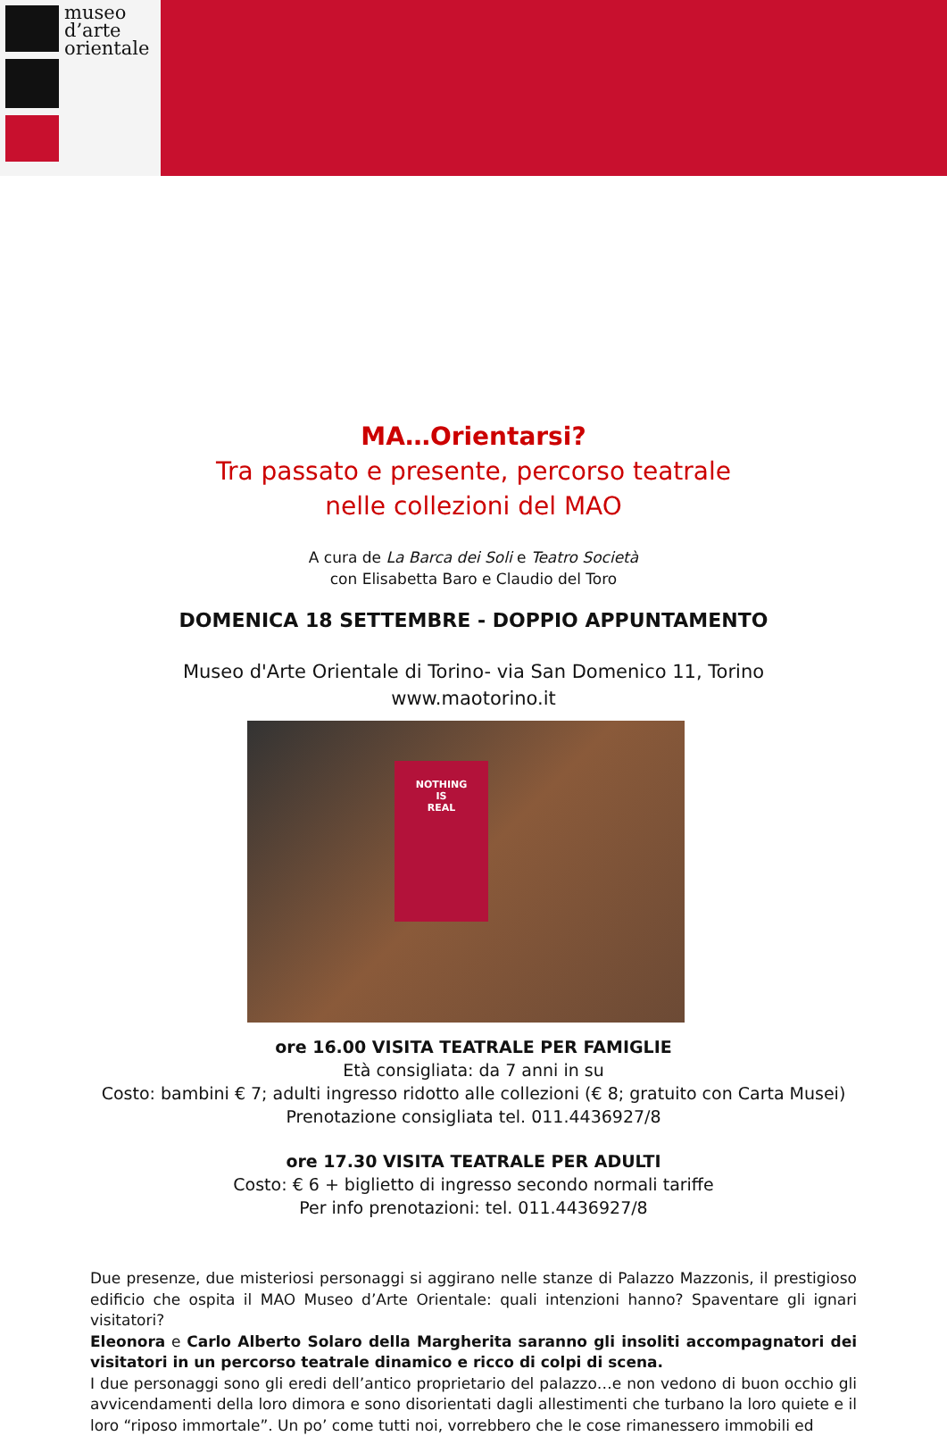museo
d’arte
orientale
MA…Orientarsi?
Tra passato e presente, percorso teatrale
nelle collezioni del MAO
A cura de La Barca dei Soli e Teatro Società
con Elisabetta Baro e Claudio del Toro
DOMENICA 18 SETTEMBRE - DOPPIO APPUNTAMENTO
Museo d'Arte Orientale di Torino- via San Domenico 11, Torino
www.maotorino.it
NOTHING
IS
REAL
ore 16.00 VISITA TEATRALE PER FAMIGLIE
Età consigliata: da 7 anni in su
Costo: bambini € 7; adulti ingresso ridotto alle collezioni (€ 8; gratuito con Carta Musei)
Prenotazione consigliata tel. 011.4436927/8
ore 17.30 VISITA TEATRALE PER ADULTI
Costo: € 6 + biglietto di ingresso secondo normali tariffe
Per info prenotazioni: tel. 011.4436927/8
Due presenze, due misteriosi personaggi si aggirano nelle stanze di Palazzo Mazzonis, il prestigioso edificio che ospita il MAO Museo d’Arte Orientale: quali intenzioni hanno? Spaventare gli ignari visitatori?
Eleonora e Carlo Alberto Solaro della Margherita saranno gli insoliti accompagnatori dei visitatori in un percorso teatrale dinamico e ricco di colpi di scena.
I due personaggi sono gli eredi dell’antico proprietario del palazzo…e non vedono di buon occhio gli avvicendamenti della loro dimora e sono disorientati dagli allestimenti che turbano la loro quiete e il loro “riposo immortale”. Un po’ come tutti noi, vorrebbero che le cose rimanessero immobili ed